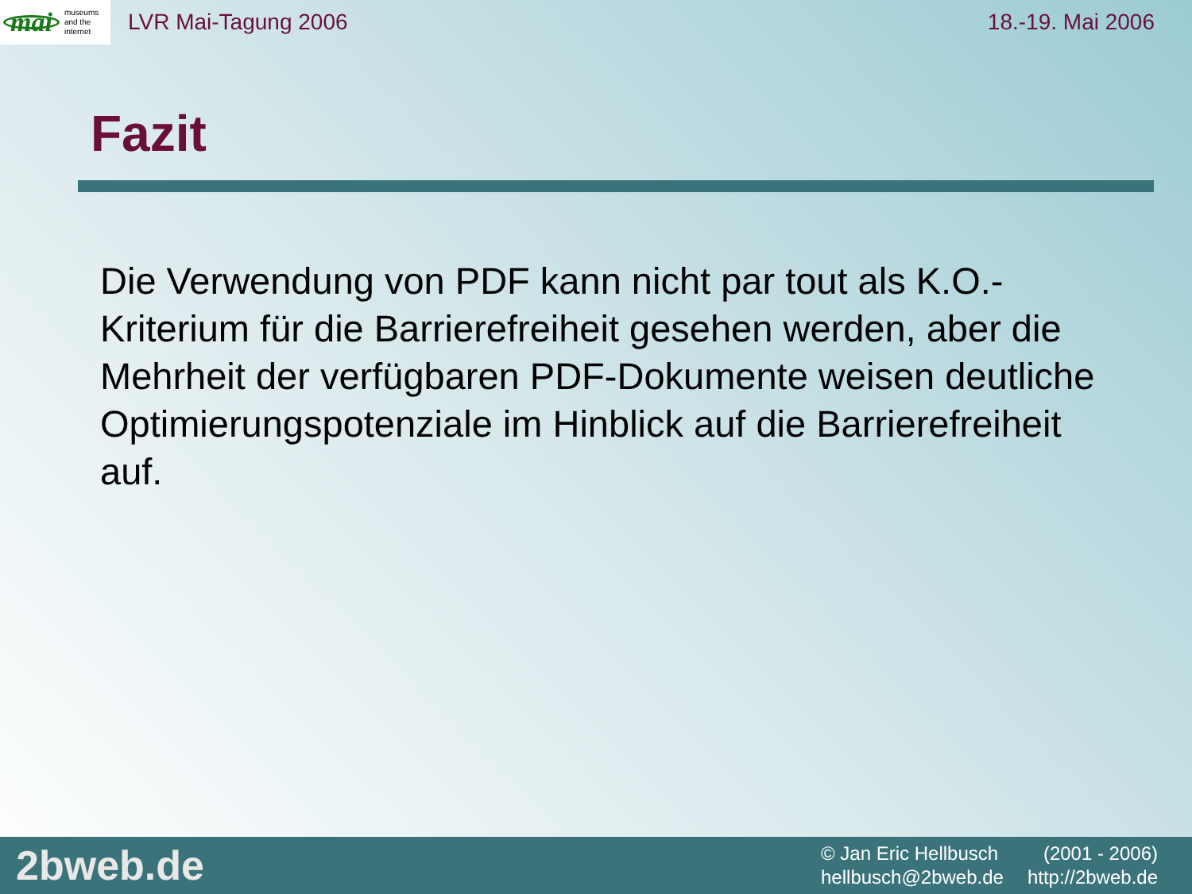mai museums
and the
internet
LVR Mai-Tagung 2006 18.-19. Mai 2006
Fazit
Die Verwendung von PDF kann nicht par tout als K.O.-Kriterium für die Barrierefreiheit gesehen werden, aber die Mehrheit der verfügbaren PDF-Dokumente weisen deutliche Optimierungspotenziale im Hinblick auf die Barrierefreiheit auf.
2bweb.de
© Jan Eric Hellbusch (2001 - 2006) hellbusch@2bweb.de http://2bweb.de